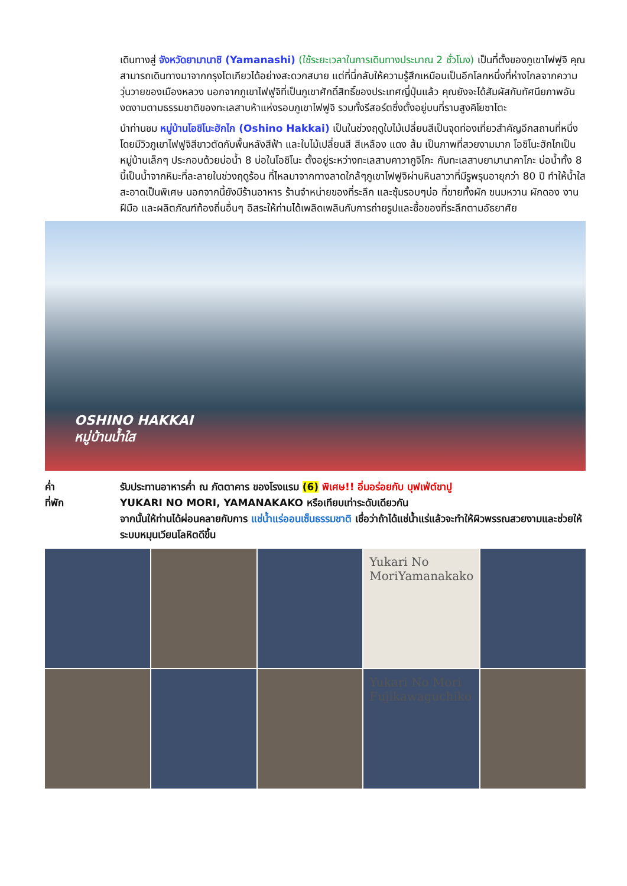เดินทางสู่ จังหวัดยามานาชิ (Yamanashi) (ใช้ระยะเวลาในการเดินทางประมาณ 2 ชั่วโมง) เป็นที่ตั้งของภูเขาไฟฟูจิ คุณสามารถเดินทางมาจากกรุงโตเกียวได้อย่างสะดวกสบาย แต่ที่นี่กลับให้ความรู้สึกเหมือนเป็นอีกโลกหนึ่งที่ห่างไกลจากความวุ่นวายของเมืองหลวง นอกจากภูเขาไฟฟูจิที่เป็นภูเขาศักดิ์สิทธิ์ของประเทศญี่ปุ่นแล้ว คุณยังจะได้สัมผัสกับทัศนียภาพอันงดงามตามธรรมชาติของทะเลสาบห้าแห่งรอบภูเขาไฟฟูจิ รวมทั้งรีสอร์ตซึ่งตั้งอยู่บนที่ราบสูงคิโยซาโตะ
นำท่านชม หมู่บ้านโอชิโนะฮักไก (Oshino Hakkai) เป็นในช่วงฤดูใบไม้เปลี่ยนสีเป็นจุดท่องเที่ยวสำคัญอีกสถานที่หนึ่ง โดยมีวิวภูเขาไฟฟูจิสีขาวตัดกับพื้นหลังสีฟ้า และใบไม้เปลี่ยนสี สีเหลือง แดง ส้ม เป็นภาพที่สวยงามมาก โอชิโนะฮักไกเป็นหมู่บ้านเล็กๆ ประกอบด้วยบ่อน้ำ 8 บ่อในโอชิโนะ ตั้งอยู่ระหว่างทะเลสาบคาวากูจิโกะ กับทะเลสาบยามานาคาโกะ บ่อน้ำทั้ง 8 นี้เป็นน้ำจากหิมะที่ละลายในช่วงฤดูร้อน ที่ไหลมาจากทางลาดใกล้ๆภูเขาไฟฟูจิผ่านหินลาวาที่มีรูพรุนอายุกว่า 80 ปี ทำให้น้ำใสสะอาดเป็นพิเศษ นอกจากนี้ยังมีร้านอาหาร ร้านจำหน่ายของที่ระลึก และซุ้มรอบๆบ่อ ที่ขายทั้งผัก ขนมหวาน ผักดอง งานฝีมือ และผลิตภัณฑ์ท้องถิ่นอื่นๆ อิสระให้ท่านได้เพลิดเพลินกับการถ่ายรูปและซื้อของที่ระลึกตามอัธยาศัย
OSHINO HAKKAI
หมู่บ้านน้ำใส
ค่ำ
ที่พัก
รับประทานอาหารค่ำ ณ ภัตตาคาร ของโรงแรม (6) พิเศษ!! อิ่มอร่อยกับ บุฟเฟ่ต์ขาปู
YUKARI NO MORI, YAMANAKAKO หรือเทียบเท่าระดับเดียวกัน
จากนั้นให้ท่านได้ผ่อนคลายกับการ แช่น้ำแร่ออนเซ็นธรรมชาติ เชื่อว่าถ้าได้แช่น้ำแร่แล้วจะทำให้ผิวพรรณสวยงามและช่วยให้ระบบหมุนเวียนโลหิตดีขึ้น
Yukari No MoriYamanakako
Yukari No Mori Fujikawaguchiko